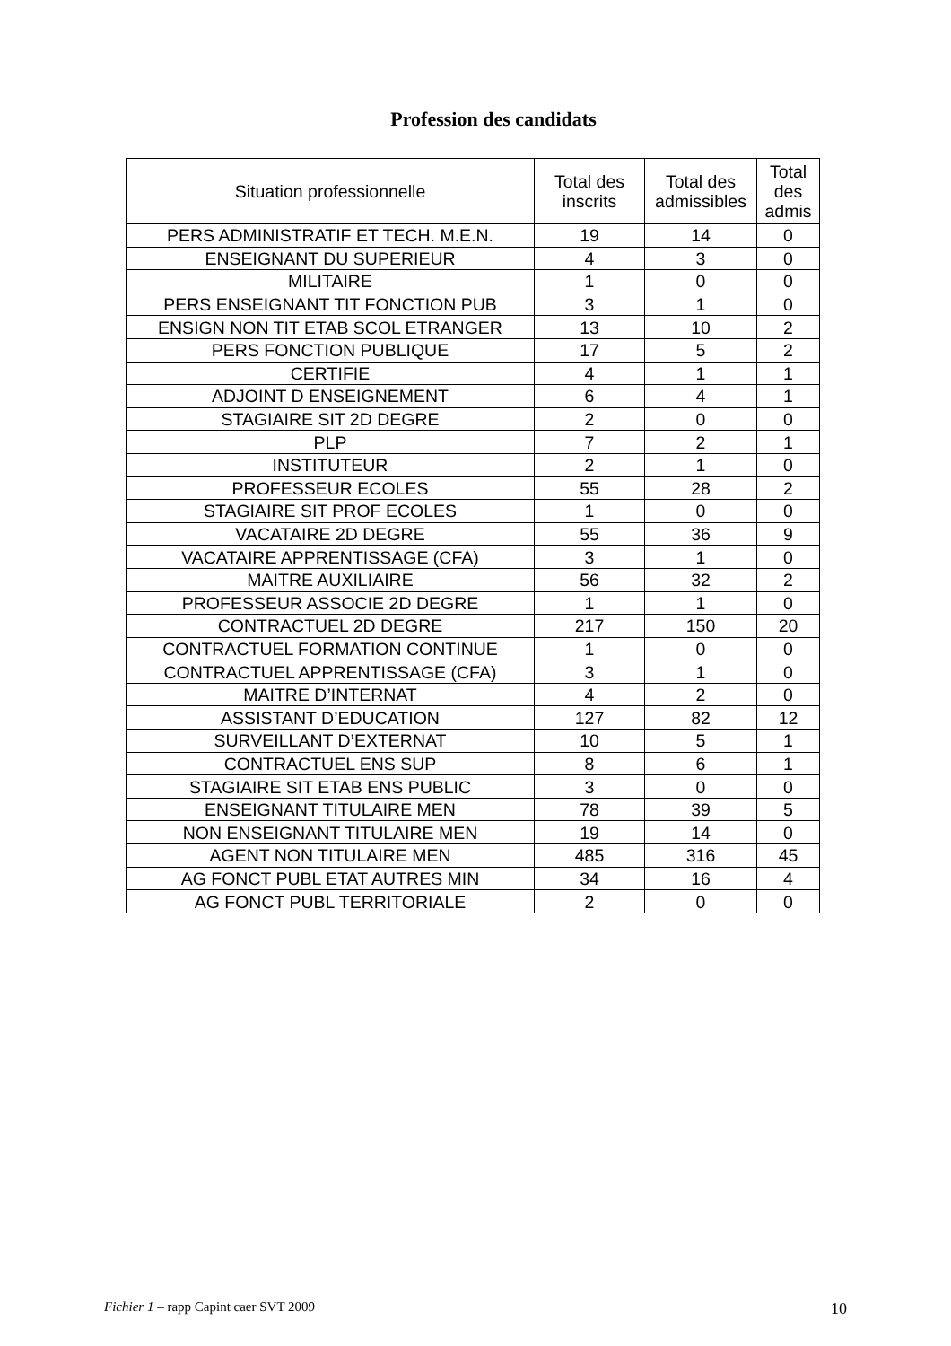Profession des candidats
| Situation professionnelle | Total des inscrits | Total des admissibles | Total des admis |
| --- | --- | --- | --- |
| PERS ADMINISTRATIF ET TECH. M.E.N. | 19 | 14 | 0 |
| ENSEIGNANT DU SUPERIEUR | 4 | 3 | 0 |
| MILITAIRE | 1 | 0 | 0 |
| PERS ENSEIGNANT TIT FONCTION PUB | 3 | 1 | 0 |
| ENSIGN NON TIT ETAB SCOL ETRANGER | 13 | 10 | 2 |
| PERS FONCTION PUBLIQUE | 17 | 5 | 2 |
| CERTIFIE | 4 | 1 | 1 |
| ADJOINT D ENSEIGNEMENT | 6 | 4 | 1 |
| STAGIAIRE SIT 2D DEGRE | 2 | 0 | 0 |
| PLP | 7 | 2 | 1 |
| INSTITUTEUR | 2 | 1 | 0 |
| PROFESSEUR ECOLES | 55 | 28 | 2 |
| STAGIAIRE SIT PROF ECOLES | 1 | 0 | 0 |
| VACATAIRE 2D DEGRE | 55 | 36 | 9 |
| VACATAIRE APPRENTISSAGE (CFA) | 3 | 1 | 0 |
| MAITRE AUXILIAIRE | 56 | 32 | 2 |
| PROFESSEUR ASSOCIE 2D DEGRE | 1 | 1 | 0 |
| CONTRACTUEL 2D DEGRE | 217 | 150 | 20 |
| CONTRACTUEL FORMATION CONTINUE | 1 | 0 | 0 |
| CONTRACTUEL APPRENTISSAGE (CFA) | 3 | 1 | 0 |
| MAITRE D’INTERNAT | 4 | 2 | 0 |
| ASSISTANT D’EDUCATION | 127 | 82 | 12 |
| SURVEILLANT D’EXTERNAT | 10 | 5 | 1 |
| CONTRACTUEL ENS SUP | 8 | 6 | 1 |
| STAGIAIRE SIT ETAB ENS PUBLIC | 3 | 0 | 0 |
| ENSEIGNANT TITULAIRE MEN | 78 | 39 | 5 |
| NON ENSEIGNANT TITULAIRE MEN | 19 | 14 | 0 |
| AGENT NON TITULAIRE MEN | 485 | 316 | 45 |
| AG FONCT PUBL ETAT AUTRES MIN | 34 | 16 | 4 |
| AG FONCT PUBL TERRITORIALE | 2 | 0 | 0 |
Fichier 1 – rapp Capint caer SVT 2009 10